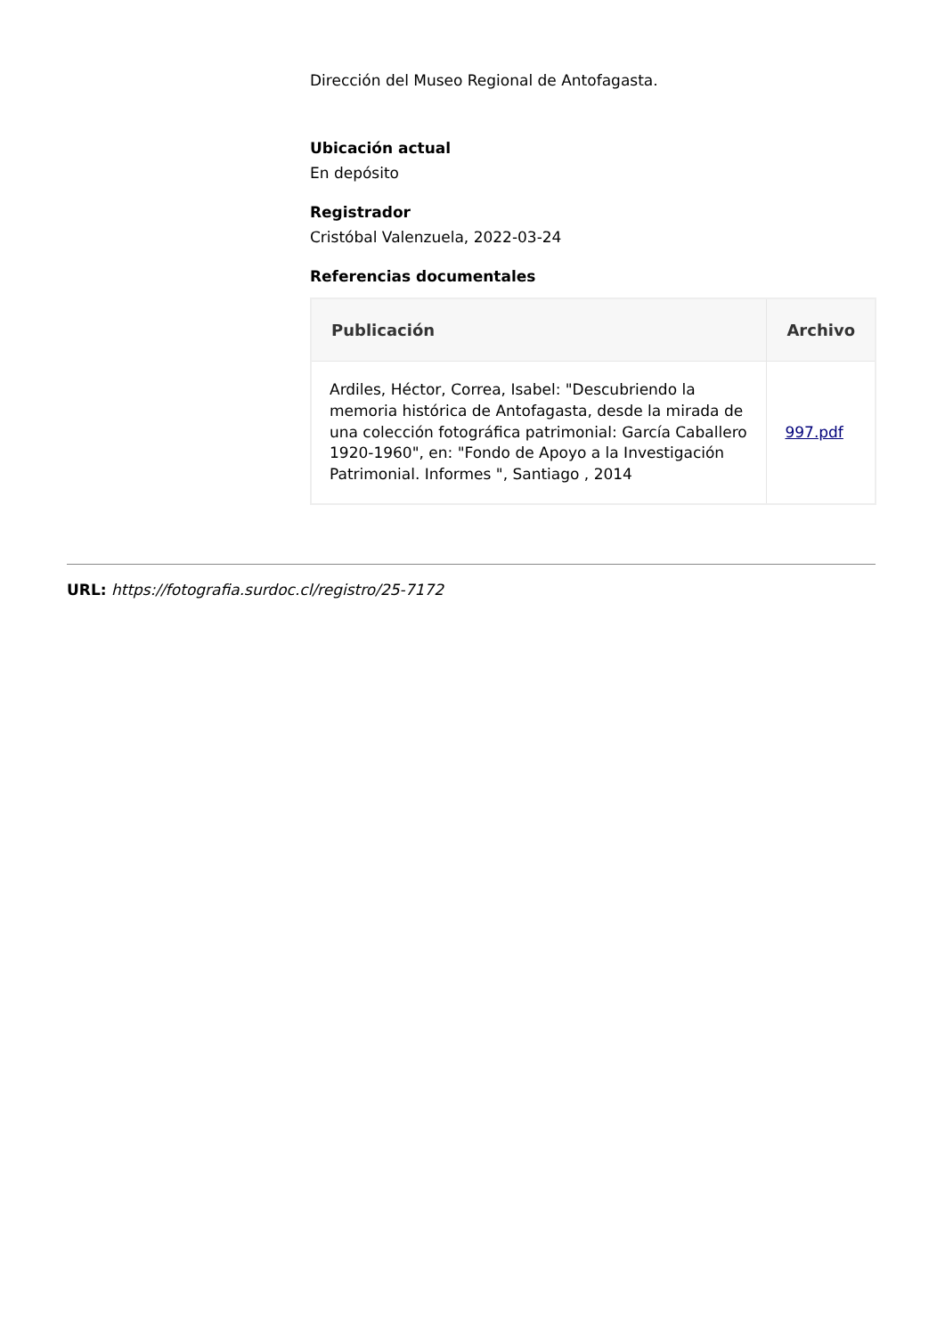Dirección del Museo Regional de Antofagasta.
Ubicación actual
En depósito
Registrador
Cristóbal Valenzuela, 2022-03-24
Referencias documentales
| Publicación | Archivo |
| --- | --- |
| Ardiles, Héctor, Correa, Isabel: "Descubriendo la memoria histórica de Antofagasta, desde la mirada de una colección fotográfica patrimonial: García Caballero 1920-1960", en: "Fondo de Apoyo a la Investigación Patrimonial. Informes ", Santiago , 2014 | 997.pdf |
URL: https://fotografia.surdoc.cl/registro/25-7172